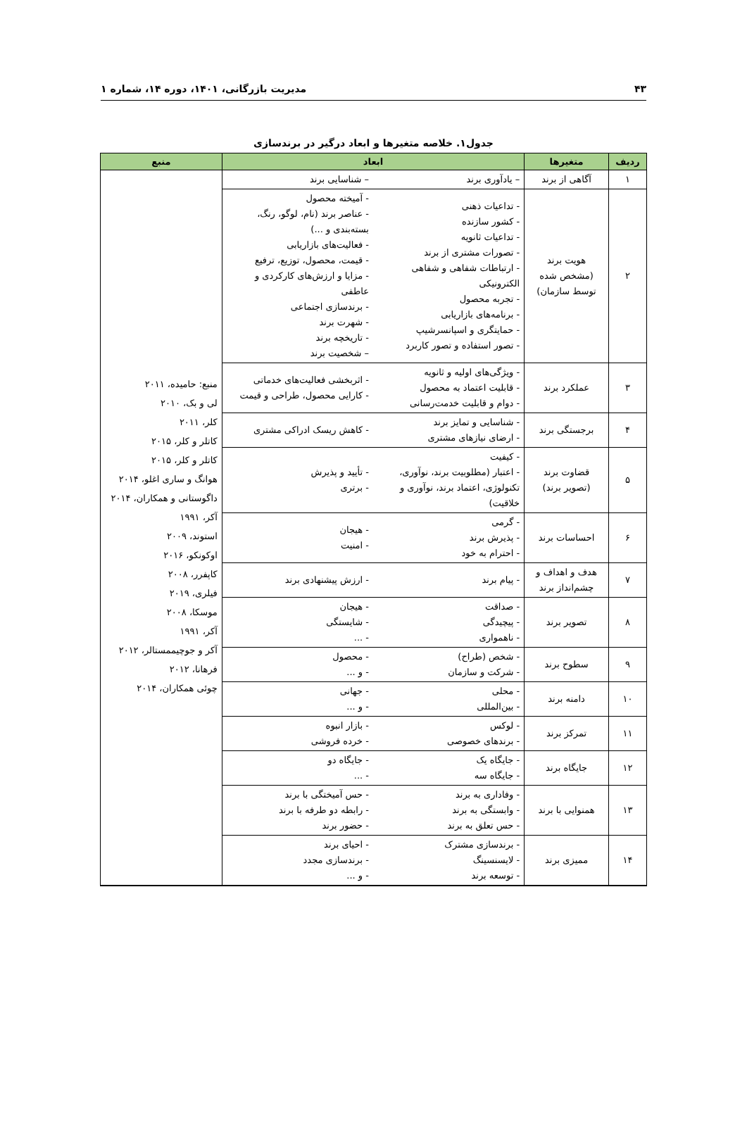۴۳ مدیریت بازرگانی، ۱۴۰۱، دوره ۱۴، شماره ۱
جدول۱. خلاصه متغیرها و ابعاد درگیر در برندسازی
| ردیف | متغیرها | ابعاد | | منبع |
| --- | --- | --- | --- | --- |
| ۱ | آگاهی از برند | – یادآوری برند | – شناسایی برند | منبع: حامیده، ۲۰۱۱ لی و بک، ۲۰۱۰ کلر، ۲۰۱۱ کاتلر و کلر، ۲۰۱۵ کاتلر و کلر، ۲۰۱۵ هوانگ و ساری اغلو، ۲۰۱۴ داگوستانی و همکاران، ۲۰۱۴ آکر، ۱۹۹۱ استوند، ۲۰۰۹ اوکونکو، ۲۰۱۶ کاپفرر، ۲۰۰۸ فیلری، ۲۰۱۹ موسکا، ۲۰۰۸ آکر، ۱۹۹۱ آکر و جوچیممستالر، ۲۰۱۲ فرهانا، ۲۰۱۲ چوئی همکاران، ۲۰۱۴ |
| ۲ | هویت برند (مشخص شده توسط سازمان) | - تداعیات ذهنی - کشور سازنده - تداعیات ثانویه - تصورات مشتری از برند - ارتباطات شفاهی و شفاهی الکترونیکی - تجربه محصول - برنامه‌های بازاریابی - حمایتگری و اسپانسرشیپ - تصور استفاده و تصور کاربرد | - آمیخته محصول - عناصر برند (نام، لوگو، رنگ، بسته‌بندی و ...) - فعالیت‌های بازاریابی - قیمت، محصول، توزیع، ترفیع - مزایا و ارزش‌های کارکردی و عاطفی - برندسازی اجتماعی - شهرت برند - تاریخچه برند – شخصیت برند | |
| ۳ | عملکرد برند | - ویژگی‌های اولیه و ثانویه - قابلیت اعتماد به محصول - دوام و قابلیت خدمت‌رسانی | - اثربخشی فعالیت‌های خدماتی - کارایی محصول، طراحی و قیمت | |
| ۴ | برجستگی برند | - شناسایی و تمایز برند - ارضای نیازهای مشتری | - کاهش ریسک ادراکی مشتری | |
| ۵ | قضاوت برند (تصویر برند) | - کیفیت - اعتبار (مطلوبیت برند، نوآوری، تکنولوژی، اعتماد برند، نوآوری و خلاقیت) | - تأیید و پذیرش - برتری | |
| ۶ | احساسات برند | - گرمی - پذیرش برند - احترام به خود | - هیجان - امنیت | |
| ۷ | هدف و اهداف و چشم‌انداز برند | - پیام برند | - ارزش پیشنهادی برند | |
| ۸ | تصویر برند | - صداقت - پیچیدگی - ناهمواری | - هیجان - شایستگی - ... | |
| ۹ | سطوح برند | - شخص (طراح) - شرکت و سازمان | - محصول - و ... | |
| ۱۰ | دامنه برند | - محلی - بین‌المللی | - جهانی - و ... | |
| ۱۱ | تمرکز برند | - لوکس - برندهای خصوصی | - بازار انبوه - خرده فروشی | |
| ۱۲ | جایگاه برند | - جایگاه یک - جایگاه سه | - جایگاه دو - ... | |
| ۱۳ | همنوایی با برند | - وفاداری به برند - وابستگی به برند - حس تعلق به برند | - حس آمیختگی با برند - رابطه دو طرفه با برند - حضور برند | |
| ۱۴ | ممیزی برند | - برندسازی مشترک - لایسنسینگ - توسعه برند | - احیای برند - برندسازی مجدد - و ... | |